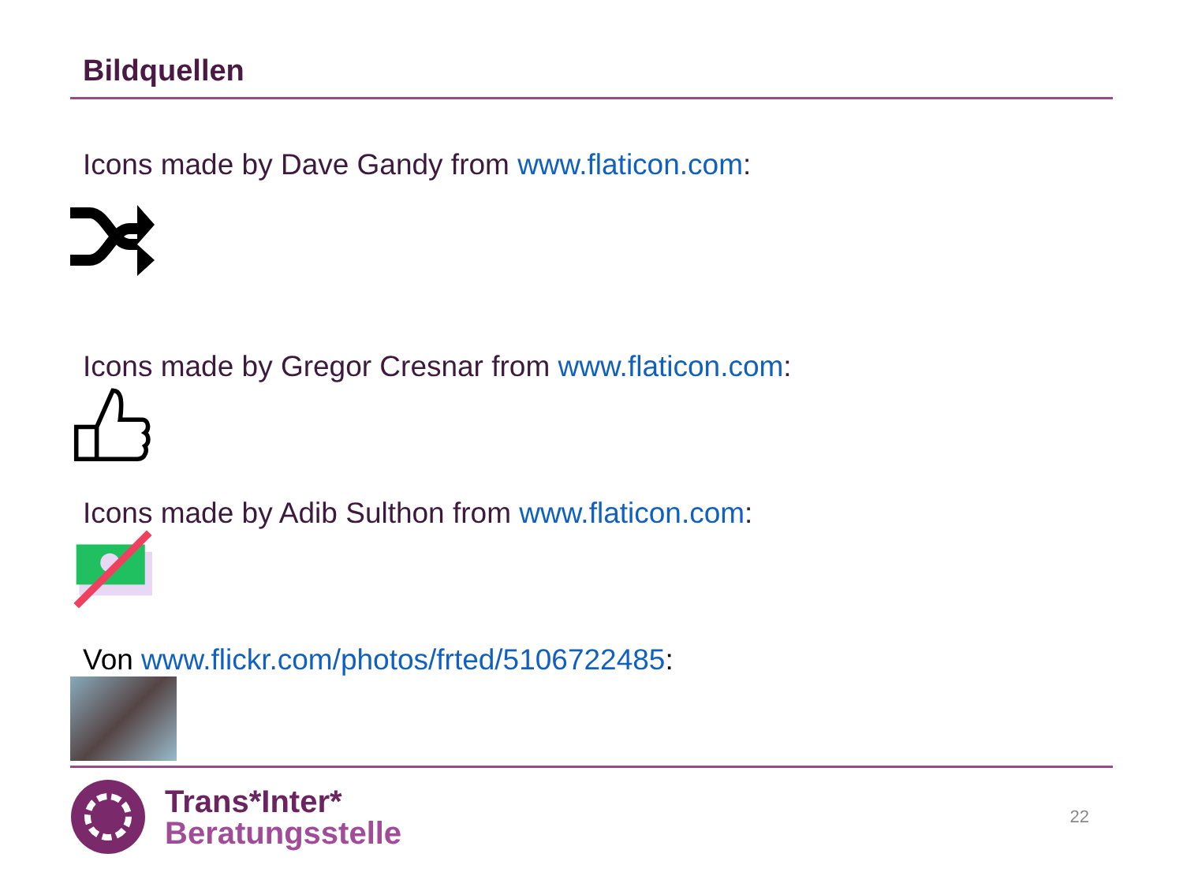Bildquellen
Icons made by Dave Gandy from www.flaticon.com:
Icons made by Gregor Cresnar from www.flaticon.com:
Icons made by Adib Sulthon from www.flaticon.com:
Von www.flickr.com/photos/frted/5106722485:
Trans*Inter*
Beratungsstelle
22